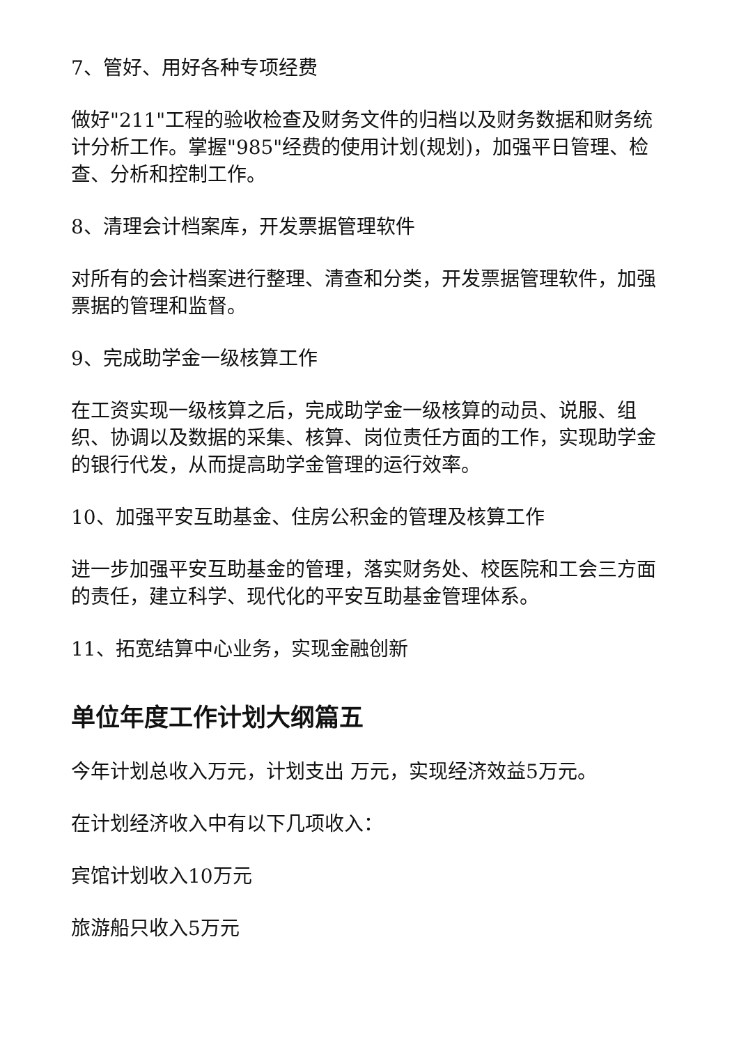7、管好、用好各种专项经费
做好"211"工程的验收检查及财务文件的归档以及财务数据和财务统计分析工作。掌握"985"经费的使用计划(规划)，加强平日管理、检查、分析和控制工作。
8、清理会计档案库，开发票据管理软件
对所有的会计档案进行整理、清查和分类，开发票据管理软件，加强票据的管理和监督。
9、完成助学金一级核算工作
在工资实现一级核算之后，完成助学金一级核算的动员、说服、组织、协调以及数据的采集、核算、岗位责任方面的工作，实现助学金的银行代发，从而提高助学金管理的运行效率。
10、加强平安互助基金、住房公积金的管理及核算工作
进一步加强平安互助基金的管理，落实财务处、校医院和工会三方面的责任，建立科学、现代化的平安互助基金管理体系。
11、拓宽结算中心业务，实现金融创新
单位年度工作计划大纲篇五
今年计划总收入万元，计划支出 万元，实现经济效益5万元。
在计划经济收入中有以下几项收入：
宾馆计划收入10万元
旅游船只收入5万元